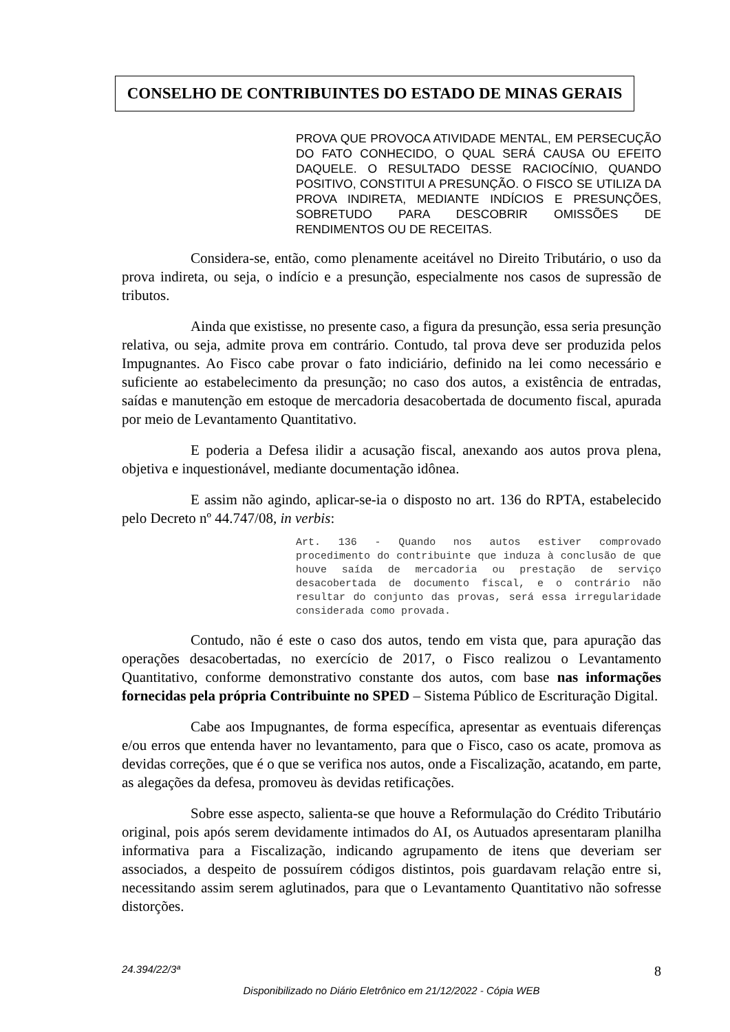CONSELHO DE CONTRIBUINTES DO ESTADO DE MINAS GERAIS
PROVA QUE PROVOCA ATIVIDADE MENTAL, EM PERSECUÇÃO DO FATO CONHECIDO, O QUAL SERÁ CAUSA OU EFEITO DAQUELE. O RESULTADO DESSE RACIOCÍNIO, QUANDO POSITIVO, CONSTITUI A PRESUNÇÃO. O FISCO SE UTILIZA DA PROVA INDIRETA, MEDIANTE INDÍCIOS E PRESUNÇÕES, SOBRETUDO PARA DESCOBRIR OMISSÕES DE RENDIMENTOS OU DE RECEITAS.
Considera-se, então, como plenamente aceitável no Direito Tributário, o uso da prova indireta, ou seja, o indício e a presunção, especialmente nos casos de supressão de tributos.
Ainda que existisse, no presente caso, a figura da presunção, essa seria presunção relativa, ou seja, admite prova em contrário. Contudo, tal prova deve ser produzida pelos Impugnantes. Ao Fisco cabe provar o fato indiciário, definido na lei como necessário e suficiente ao estabelecimento da presunção; no caso dos autos, a existência de entradas, saídas e manutenção em estoque de mercadoria desacobertada de documento fiscal, apurada por meio de Levantamento Quantitativo.
E poderia a Defesa ilidir a acusação fiscal, anexando aos autos prova plena, objetiva e inquestionável, mediante documentação idônea.
E assim não agindo, aplicar-se-ia o disposto no art. 136 do RPTA, estabelecido pelo Decreto nº 44.747/08, in verbis:
Art. 136 - Quando nos autos estiver comprovado procedimento do contribuinte que induza à conclusão de que houve saída de mercadoria ou prestação de serviço desacobertada de documento fiscal, e o contrário não resultar do conjunto das provas, será essa irregularidade considerada como provada.
Contudo, não é este o caso dos autos, tendo em vista que, para apuração das operações desacobertadas, no exercício de 2017, o Fisco realizou o Levantamento Quantitativo, conforme demonstrativo constante dos autos, com base nas informações fornecidas pela própria Contribuinte no SPED – Sistema Público de Escrituração Digital.
Cabe aos Impugnantes, de forma específica, apresentar as eventuais diferenças e/ou erros que entenda haver no levantamento, para que o Fisco, caso os acate, promova as devidas correções, que é o que se verifica nos autos, onde a Fiscalização, acatando, em parte, as alegações da defesa, promoveu às devidas retificações.
Sobre esse aspecto, salienta-se que houve a Reformulação do Crédito Tributário original, pois após serem devidamente intimados do AI, os Autuados apresentaram planilha informativa para a Fiscalização, indicando agrupamento de itens que deveriam ser associados, a despeito de possuírem códigos distintos, pois guardavam relação entre si, necessitando assim serem aglutinados, para que o Levantamento Quantitativo não sofresse distorções.
8 24.394/22/3ª
Disponibilizado no Diário Eletrônico em 21/12/2022 - Cópia WEB